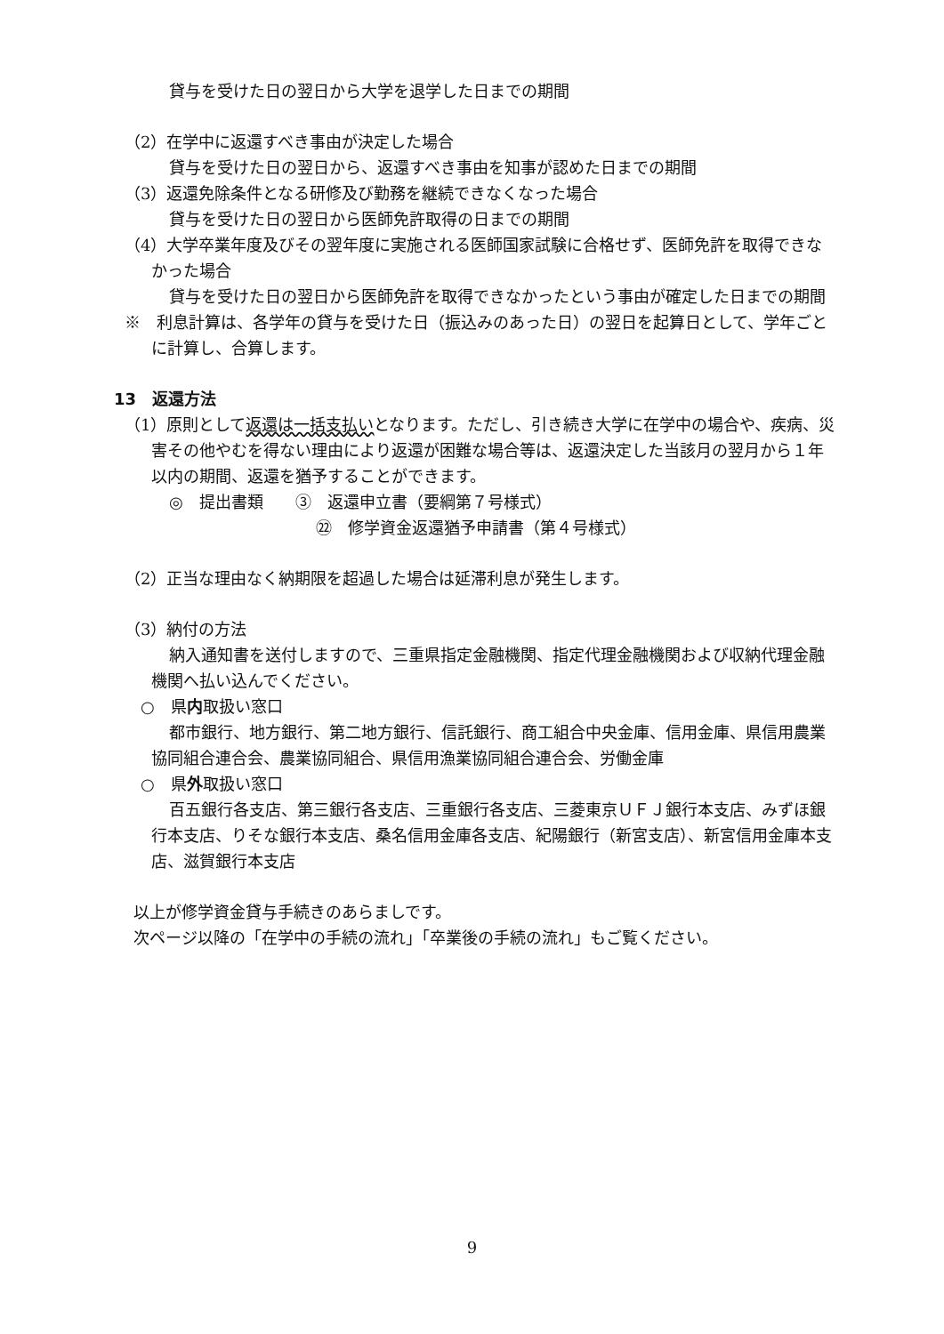貸与を受けた日の翌日から大学を退学した日までの期間
（2）在学中に返還すべき事由が決定した場合
貸与を受けた日の翌日から、返還すべき事由を知事が認めた日までの期間
（3）返還免除条件となる研修及び勤務を継続できなくなった場合
貸与を受けた日の翌日から医師免許取得の日までの期間
（4）大学卒業年度及びその翌年度に実施される医師国家試験に合格せず、医師免許を取得できなかった場合
貸与を受けた日の翌日から医師免許を取得できなかったという事由が確定した日までの期間
※　利息計算は、各学年の貸与を受けた日（振込みのあった日）の翌日を起算日として、学年ごとに計算し、合算します。
13　返還方法
（1）原則として返還は一括支払いとなります。ただし、引き続き大学に在学中の場合や、疾病、災害その他やむを得ない理由により返還が困難な場合等は、返還決定した当該月の翌月から１年以内の期間、返還を猶予することができます。
◎　提出書類　　③　返還申立書（要綱第７号様式）
㉒　修学資金返還猶予申請書（第４号様式）
（2）正当な理由なく納期限を超過した場合は延滞利息が発生します。
（3）納付の方法
納入通知書を送付しますので、三重県指定金融機関、指定代理金融機関および収納代理金融機関へ払い込んでください。
　○　県内取扱い窓口
都市銀行、地方銀行、第二地方銀行、信託銀行、商工組合中央金庫、信用金庫、県信用農業協同組合連合会、農業協同組合、県信用漁業協同組合連合会、労働金庫
　○　県外取扱い窓口
百五銀行各支店、第三銀行各支店、三重銀行各支店、三菱東京ＵＦＪ銀行本支店、みずほ銀行本支店、りそな銀行本支店、桑名信用金庫各支店、紀陽銀行（新宮支店）、新宮信用金庫本支店、滋賀銀行本支店
以上が修学資金貸与手続きのあらましです。
次ページ以降の「在学中の手続の流れ」「卒業後の手続の流れ」もご覧ください。
9